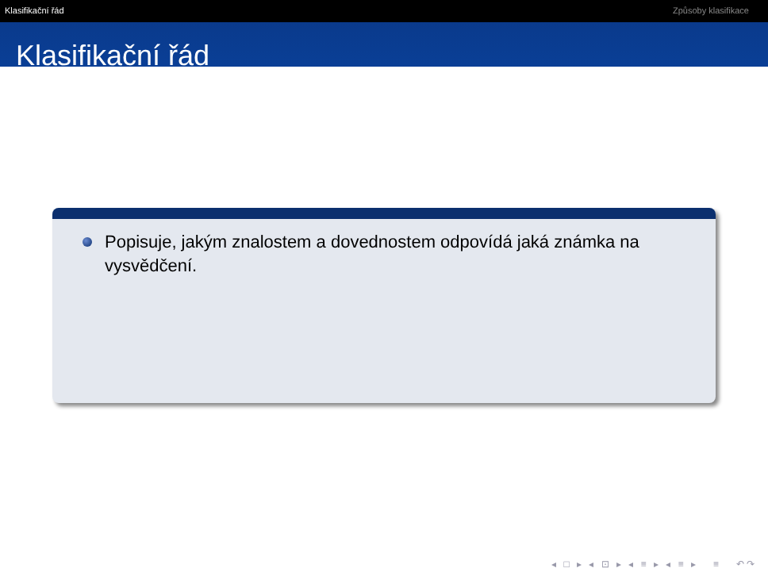Klasifikační řád Způsoby klasifikace
Klasifikační řád
Popisuje, jakým znalostem a dovednostem odpovídá jaká známka na vysvědčení.
◂ □ ▸ ◂ ⊡ ▸ ◂ ≡ ▸ ◂ ≡ ▸ ≡ ↶↷